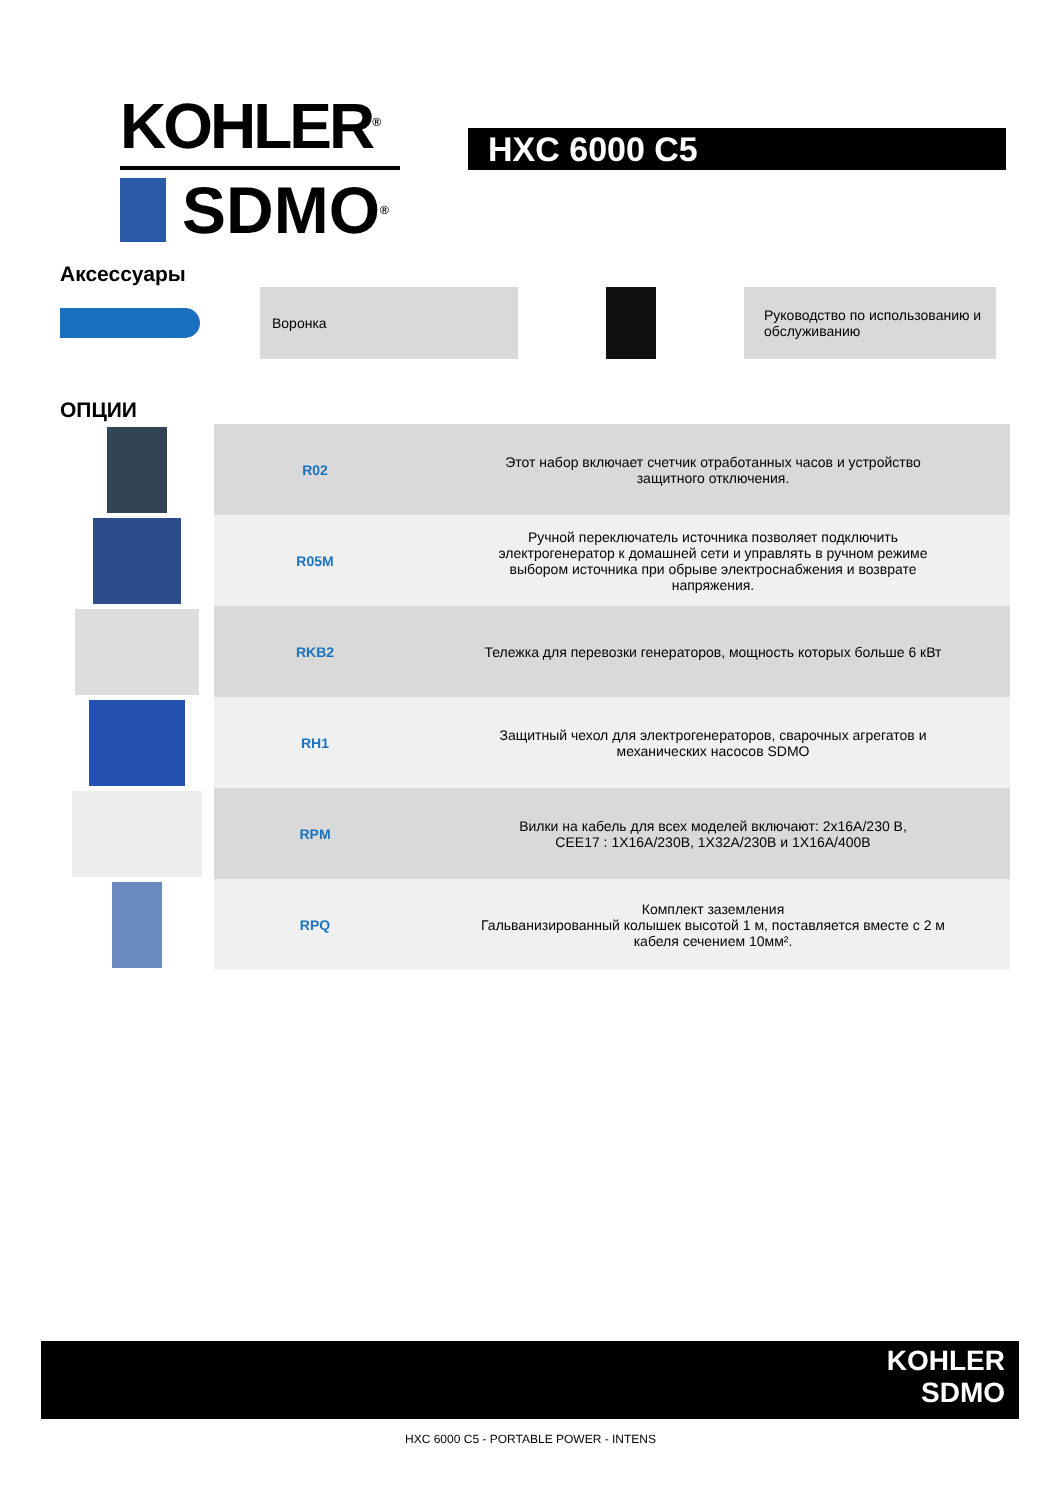KOHLER<sup>®</sup>
SDMO<sup>®</sup>
HXC 6000 C5
Аксессуары
Воронка
Руководство по использованию и обслуживанию
ОПЦИИ
| | R02 | Этот набор включает счетчик отработанных часов и устройство защитного отключения. |
| | R05M | Ручной переключатель источника позволяет подключить электрогенератор к домашней сети и управлять в ручном режиме выбором источника при обрыве электроснабжения и возврате напряжения. |
| | RKB2 | Тележка для перевозки генераторов, мощность которых больше 6 кВт |
| | RH1 | Защитный чехол для электрогенераторов, сварочных агрегатов и механических насосов SDMO |
| | RPM | Вилки на кабель для всех моделей включают: 2x16A/230 В, CEE17 : 1X16A/230B, 1X32A/230B и 1X16A/400B |
| | RPQ | Комплект заземления Гальванизированный колышек высотой 1 м, поставляется вместе с 2 м кабеля сечением 10мм². |
KOHLER
SDMO
HXC 6000 C5 - PORTABLE POWER - INTENS